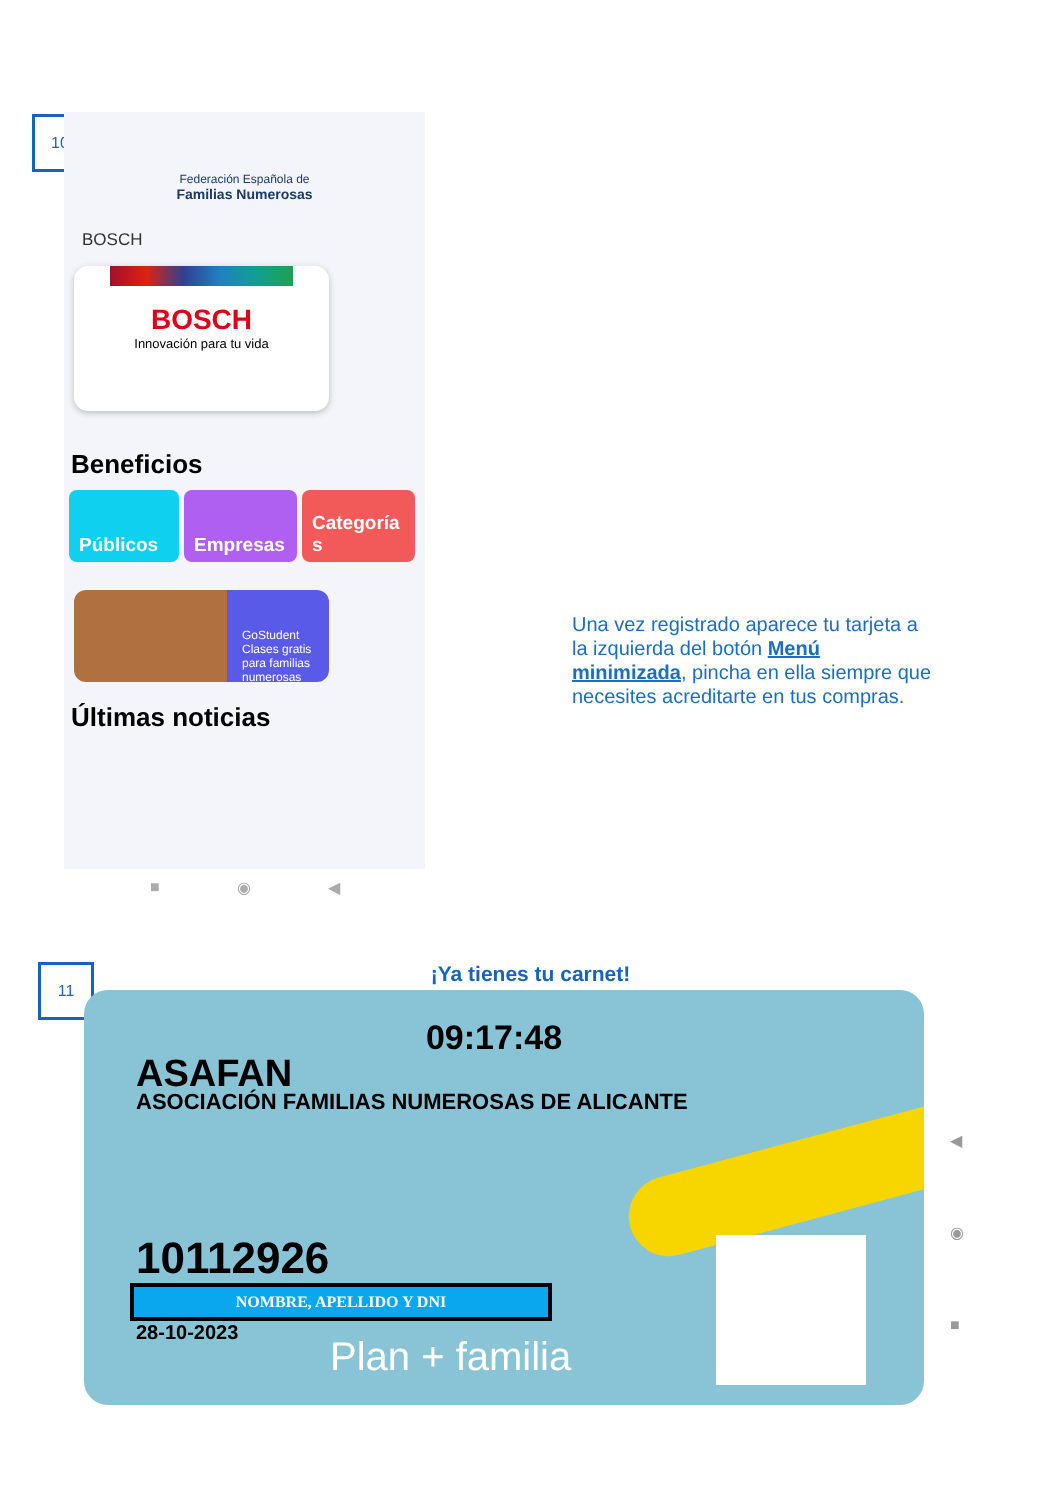10
Federación Española de
Familias Numerosas
BOSCH
BOSCH
Innovación para tu vida
Beneficios
Públicos Empresas Categoría s
GoStudent
Clases gratis para familias numerosas
Últimas noticias
■ ◉ ◀
Una vez registrado aparece tu tarjeta a la izquierda del botón Menú minimizada, pincha en ella siempre que necesites acreditarte en tus compras.
¡Ya tienes tu carnet! 11
09:17:48
ASAFAN
ASOCIACIÓN FAMILIAS NUMEROSAS DE ALICANTE
10112926
NOMBRE, APELLIDO Y DNI
28-10-2023
Plan + familia
◀
◉
■